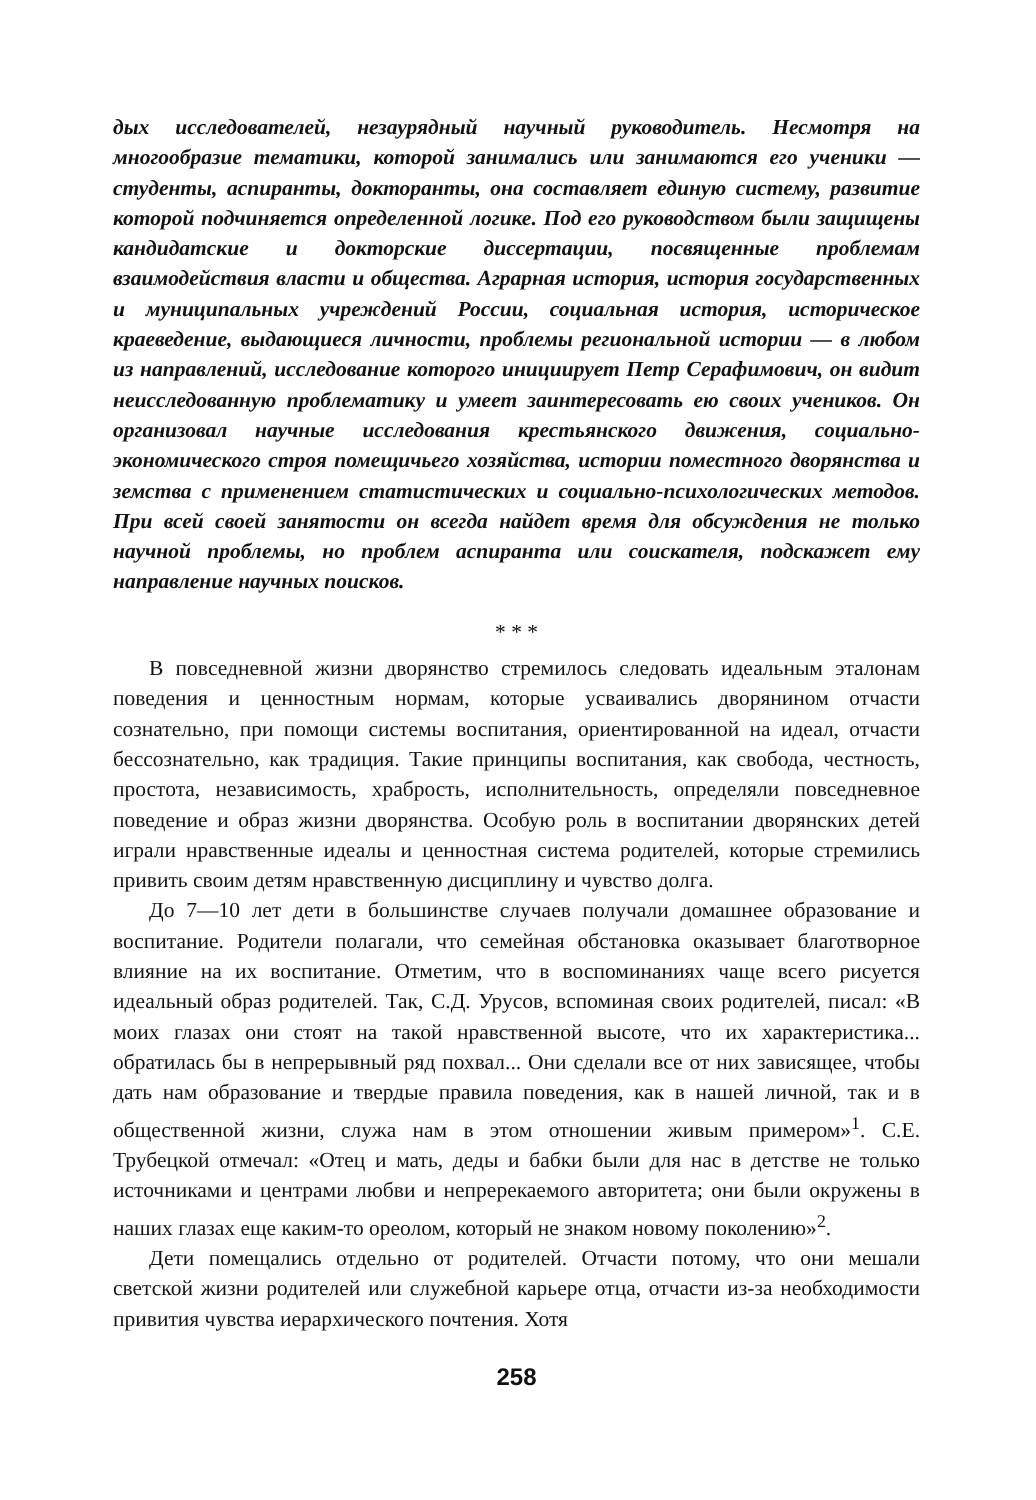дых исследователей, незаурядный научный руководитель. Несмотря на многообразие тематики, которой занимались или занимаются его ученики — студенты, аспиранты, докторанты, она составляет единую систему, развитие которой подчиняется определенной логике. Под его руководством были защищены кандидатские и докторские диссертации, посвященные проблемам взаимодействия власти и общества. Аграрная история, история государственных и муниципальных учреждений России, социальная история, историческое краеведение, выдающиеся личности, проблемы региональной истории — в любом из направлений, исследование которого инициирует Петр Серафимович, он видит неисследованную проблематику и умеет заинтересовать ею своих учеников. Он организовал научные исследования крестьянского движения, социально-экономического строя помещичьего хозяйства, истории поместного дворянства и земства с применением статистических и социально-психологических методов. При всей своей занятости он всегда найдет время для обсуждения не только научной проблемы, но проблем аспиранта или соискателя, подскажет ему направление научных поисков.
* * *
В повседневной жизни дворянство стремилось следовать идеальным эталонам поведения и ценностным нормам, которые усваивались дворянином отчасти сознательно, при помощи системы воспитания, ориентированной на идеал, отчасти бессознательно, как традиция. Такие принципы воспитания, как свобода, честность, простота, независимость, храбрость, исполнительность, определяли повседневное поведение и образ жизни дворянства. Особую роль в воспитании дворянских детей играли нравственные идеалы и ценностная система родителей, которые стремились привить своим детям нравственную дисциплину и чувство долга.
До 7—10 лет дети в большинстве случаев получали домашнее образование и воспитание. Родители полагали, что семейная обстановка оказывает благотворное влияние на их воспитание. Отметим, что в воспоминаниях чаще всего рисуется идеальный образ родителей. Так, С.Д. Урусов, вспоминая своих родителей, писал: «В моих глазах они стоят на такой нравственной высоте, что их характеристика... обратилась бы в непрерывный ряд похвал... Они сделали все от них зависящее, чтобы дать нам образование и твердые правила поведения, как в нашей личной, так и в общественной жизни, служа нам в этом отношении живым примером»<sup>1</sup>. С.Е. Трубецкой отмечал: «Отец и мать, деды и бабки были для нас в детстве не только источниками и центрами любви и непререкаемого авторитета; они были окружены в наших глазах еще каким-то ореолом, который не знаком новому поколению»<sup>2</sup>.
Дети помещались отдельно от родителей. Отчасти потому, что они мешали светской жизни родителей или служебной карьере отца, отчасти из-за необходимости привития чувства иерархического почтения. Хотя
258